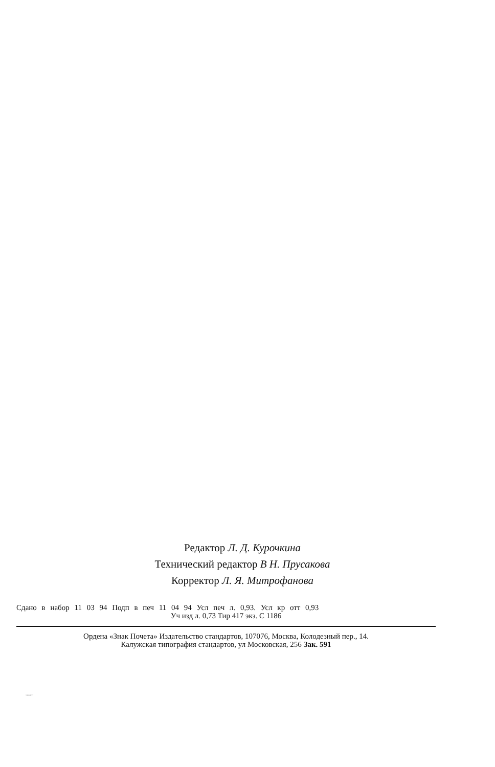Редактор Л. Д. Курочкина
Технический редактор В Н. Прусакова
Корректор Л. Я. Митрофанова
Сдано в набор 11 03 94 Подп в печ 11 04 94 Усл печ л. 0,93. Усл кр отт 0,93
Уч изд л. 0,73 Тир 417 экз. С 1186
Ордена «Знак Почета» Издательство стандартов, 107076, Москва, Колодезный пер., 14.
Калужская типография стандартов, ул Московская, 256 Зак. 591
13004-77